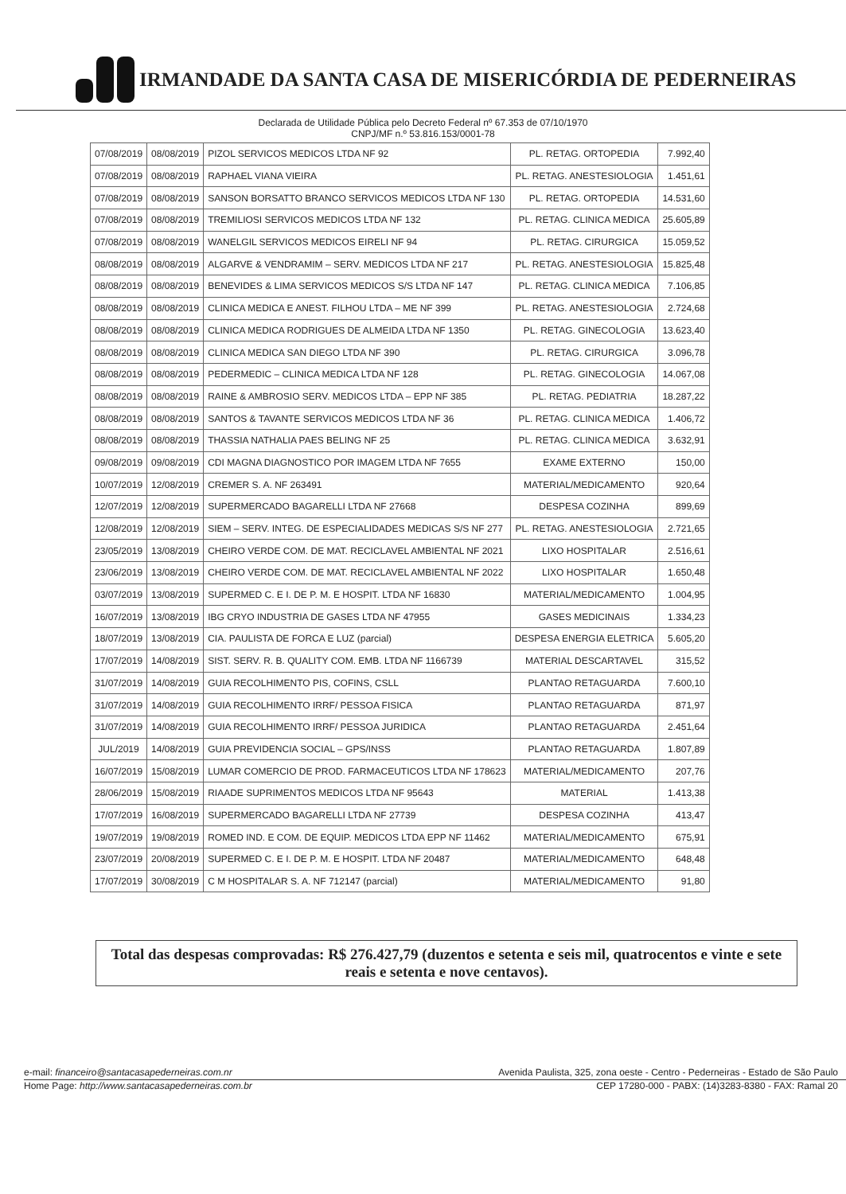IRMANDADE DA SANTA CASA DE MISERICÓRDIA DE PEDERNEIRAS
Declarada de Utilidade Pública pelo Decreto Federal nº 67.353 de 07/10/1970
CNPJ/MF n.º 53.816.153/0001-78
| 07/08/2019 | 08/08/2019 | PIZOL SERVICOS MEDICOS LTDA NF 92 | PL. RETAG. ORTOPEDIA | 7.992,40 |
| 07/08/2019 | 08/08/2019 | RAPHAEL VIANA VIEIRA | PL. RETAG. ANESTESIOLOGIA | 1.451,61 |
| 07/08/2019 | 08/08/2019 | SANSON BORSATTO BRANCO SERVICOS MEDICOS LTDA NF 130 | PL. RETAG. ORTOPEDIA | 14.531,60 |
| 07/08/2019 | 08/08/2019 | TREMILIOSI SERVICOS MEDICOS LTDA NF 132 | PL. RETAG. CLINICA MEDICA | 25.605,89 |
| 07/08/2019 | 08/08/2019 | WANELGIL SERVICOS MEDICOS EIRELI NF 94 | PL. RETAG. CIRURGICA | 15.059,52 |
| 08/08/2019 | 08/08/2019 | ALGARVE & VENDRAMIM – SERV. MEDICOS LTDA NF 217 | PL. RETAG. ANESTESIOLOGIA | 15.825,48 |
| 08/08/2019 | 08/08/2019 | BENEVIDES & LIMA SERVICOS MEDICOS S/S LTDA NF 147 | PL. RETAG. CLINICA MEDICA | 7.106,85 |
| 08/08/2019 | 08/08/2019 | CLINICA MEDICA E ANEST. FILHOU LTDA – ME NF 399 | PL. RETAG. ANESTESIOLOGIA | 2.724,68 |
| 08/08/2019 | 08/08/2019 | CLINICA MEDICA RODRIGUES DE ALMEIDA LTDA NF 1350 | PL. RETAG. GINECOLOGIA | 13.623,40 |
| 08/08/2019 | 08/08/2019 | CLINICA MEDICA SAN DIEGO LTDA NF 390 | PL. RETAG. CIRURGICA | 3.096,78 |
| 08/08/2019 | 08/08/2019 | PEDERMEDIC – CLINICA MEDICA LTDA NF 128 | PL. RETAG. GINECOLOGIA | 14.067,08 |
| 08/08/2019 | 08/08/2019 | RAINE & AMBROSIO SERV. MEDICOS LTDA – EPP NF 385 | PL. RETAG. PEDIATRIA | 18.287,22 |
| 08/08/2019 | 08/08/2019 | SANTOS & TAVANTE SERVICOS MEDICOS LTDA NF 36 | PL. RETAG. CLINICA MEDICA | 1.406,72 |
| 08/08/2019 | 08/08/2019 | THASSIA NATHALIA PAES BELING NF 25 | PL. RETAG. CLINICA MEDICA | 3.632,91 |
| 09/08/2019 | 09/08/2019 | CDI MAGNA DIAGNOSTICO POR IMAGEM LTDA NF 7655 | EXAME EXTERNO | 150,00 |
| 10/07/2019 | 12/08/2019 | CREMER S. A. NF 263491 | MATERIAL/MEDICAMENTO | 920,64 |
| 12/07/2019 | 12/08/2019 | SUPERMERCADO BAGARELLI LTDA NF 27668 | DESPESA COZINHA | 899,69 |
| 12/08/2019 | 12/08/2019 | SIEM – SERV. INTEG. DE ESPECIALIDADES MEDICAS S/S NF 277 | PL. RETAG. ANESTESIOLOGIA | 2.721,65 |
| 23/05/2019 | 13/08/2019 | CHEIRO VERDE COM. DE MAT. RECICLAVEL AMBIENTAL NF 2021 | LIXO HOSPITALAR | 2.516,61 |
| 23/06/2019 | 13/08/2019 | CHEIRO VERDE COM. DE MAT. RECICLAVEL AMBIENTAL NF 2022 | LIXO HOSPITALAR | 1.650,48 |
| 03/07/2019 | 13/08/2019 | SUPERMED C. E I. DE P. M. E HOSPIT. LTDA NF 16830 | MATERIAL/MEDICAMENTO | 1.004,95 |
| 16/07/2019 | 13/08/2019 | IBG CRYO INDUSTRIA DE GASES LTDA NF 47955 | GASES MEDICINAIS | 1.334,23 |
| 18/07/2019 | 13/08/2019 | CIA. PAULISTA DE FORCA E LUZ (parcial) | DESPESA ENERGIA ELETRICA | 5.605,20 |
| 17/07/2019 | 14/08/2019 | SIST. SERV. R. B. QUALITY COM. EMB. LTDA NF 1166739 | MATERIAL DESCARTAVEL | 315,52 |
| 31/07/2019 | 14/08/2019 | GUIA RECOLHIMENTO PIS, COFINS, CSLL | PLANTAO RETAGUARDA | 7.600,10 |
| 31/07/2019 | 14/08/2019 | GUIA RECOLHIMENTO IRRF/ PESSOA FISICA | PLANTAO RETAGUARDA | 871,97 |
| 31/07/2019 | 14/08/2019 | GUIA RECOLHIMENTO IRRF/ PESSOA JURIDICA | PLANTAO RETAGUARDA | 2.451,64 |
| JUL/2019 | 14/08/2019 | GUIA PREVIDENCIA SOCIAL – GPS/INSS | PLANTAO RETAGUARDA | 1.807,89 |
| 16/07/2019 | 15/08/2019 | LUMAR COMERCIO DE PROD. FARMACEUTICOS LTDA NF 178623 | MATERIAL/MEDICAMENTO | 207,76 |
| 28/06/2019 | 15/08/2019 | RIAADE SUPRIMENTOS MEDICOS LTDA NF 95643 | MATERIAL | 1.413,38 |
| 17/07/2019 | 16/08/2019 | SUPERMERCADO BAGARELLI LTDA NF 27739 | DESPESA COZINHA | 413,47 |
| 19/07/2019 | 19/08/2019 | ROMED IND. E COM. DE EQUIP. MEDICOS LTDA EPP NF 11462 | MATERIAL/MEDICAMENTO | 675,91 |
| 23/07/2019 | 20/08/2019 | SUPERMED C. E I. DE P. M. E HOSPIT. LTDA NF 20487 | MATERIAL/MEDICAMENTO | 648,48 |
| 17/07/2019 | 30/08/2019 | C M HOSPITALAR S. A. NF 712147 (parcial) | MATERIAL/MEDICAMENTO | 91,80 |
Total das despesas comprovadas: R$ 276.427,79 (duzentos e setenta e seis mil, quatrocentos e vinte e sete reais e setenta e nove centavos).
e-mail: financeiro@santacasapederneiras.com.nr Avenida Paulista, 325, zona oeste - Centro - Pederneiras - Estado de São Paulo
Home Page: http://www.santacasapederneiras.com.br CEP 17280-000 - PABX: (14)3283-8380 - FAX: Ramal 20